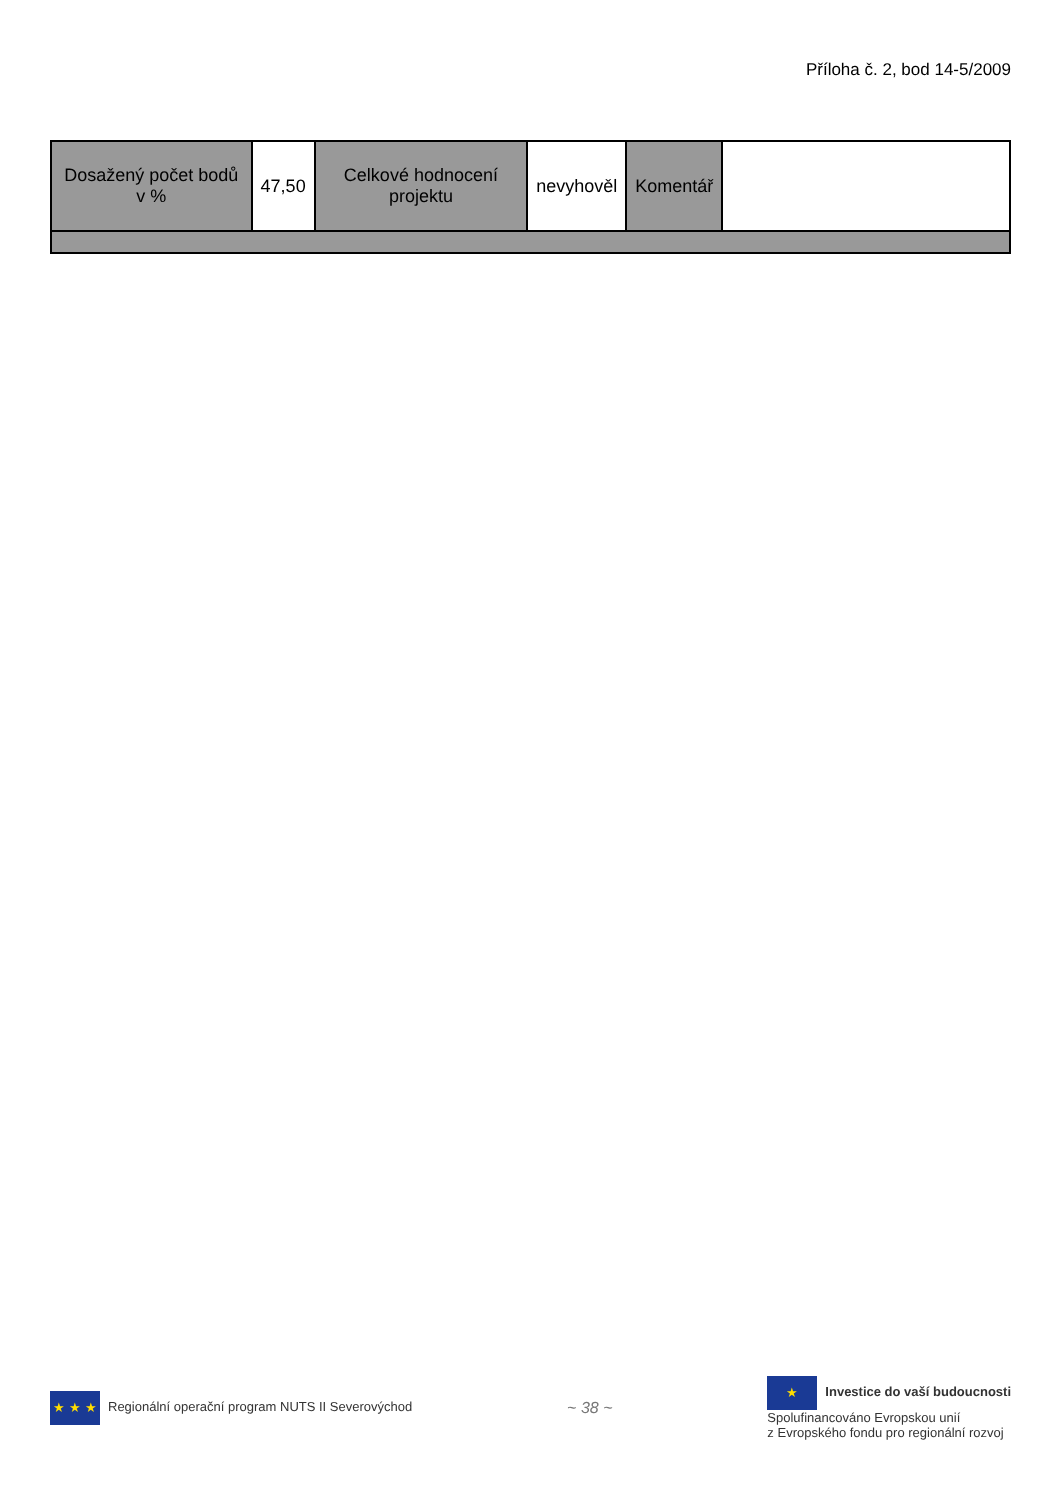Příloha č. 2, bod 14-5/2009
| Dosažený počet bodů v % | 47,50 | Celkové hodnocení projektu | nevyhověl | Komentář | |
★ ★ ★ Regionální operační program NUTS II Severovýchod
~ 38 ~
★ Investice do vaší budoucnosti
Spolufinancováno Evropskou unií
z Evropského fondu pro regionální rozvoj